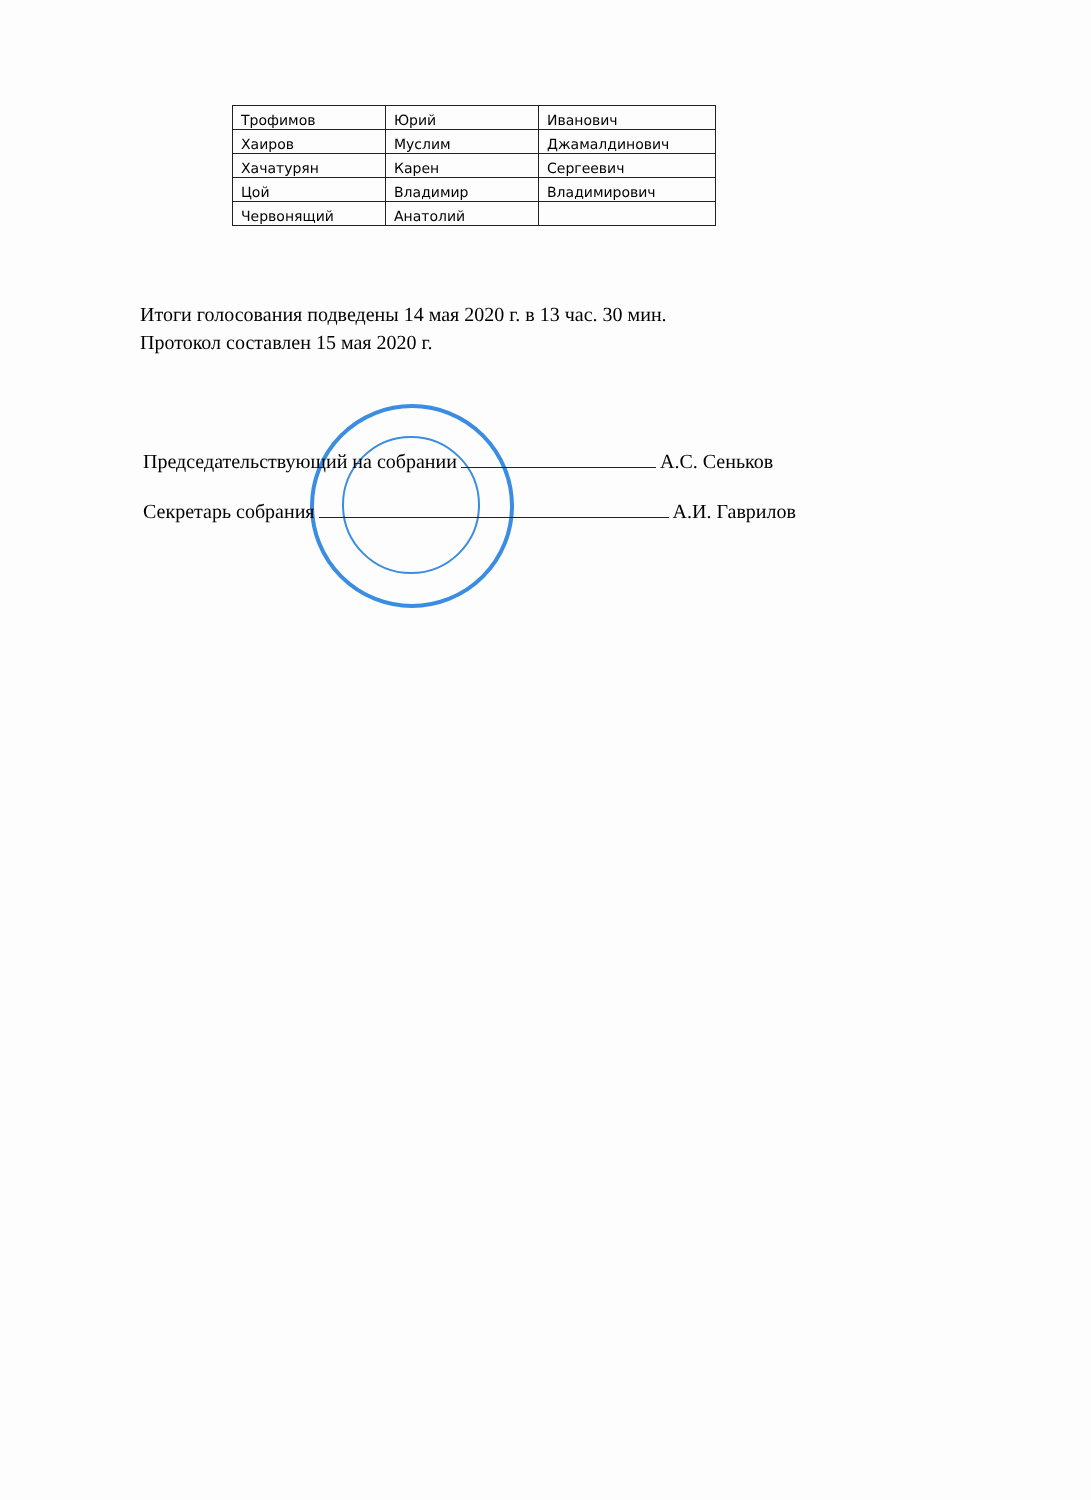| Трофимов | Юрий | Иванович |
| Хаиров | Муслим | Джамалдинович |
| Хачатурян | Карен | Сергеевич |
| Цой | Владимир | Владимирович |
| Червонящий | Анатолий | |
Итоги голосования подведены 14 мая 2020 г. в 13 час. 30 мин.
Протокол составлен 15 мая 2020 г.
Председательствующий на собрании А.С. Сеньков
Секретарь собрания А.И. Гаврилов